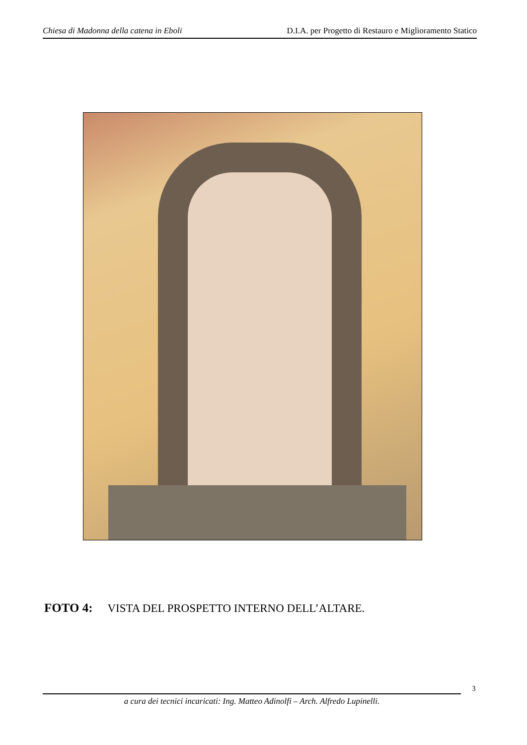Chiesa di Madonna della catena in Eboli D.I.A. per Progetto di Restauro e Miglioramento Statico
FOTO 4: VISTA DEL PROSPETTO INTERNO DELL’ALTARE.
3
a cura dei tecnici incaricati: Ing. Matteo Adinolfi – Arch. Alfredo Lupinelli.